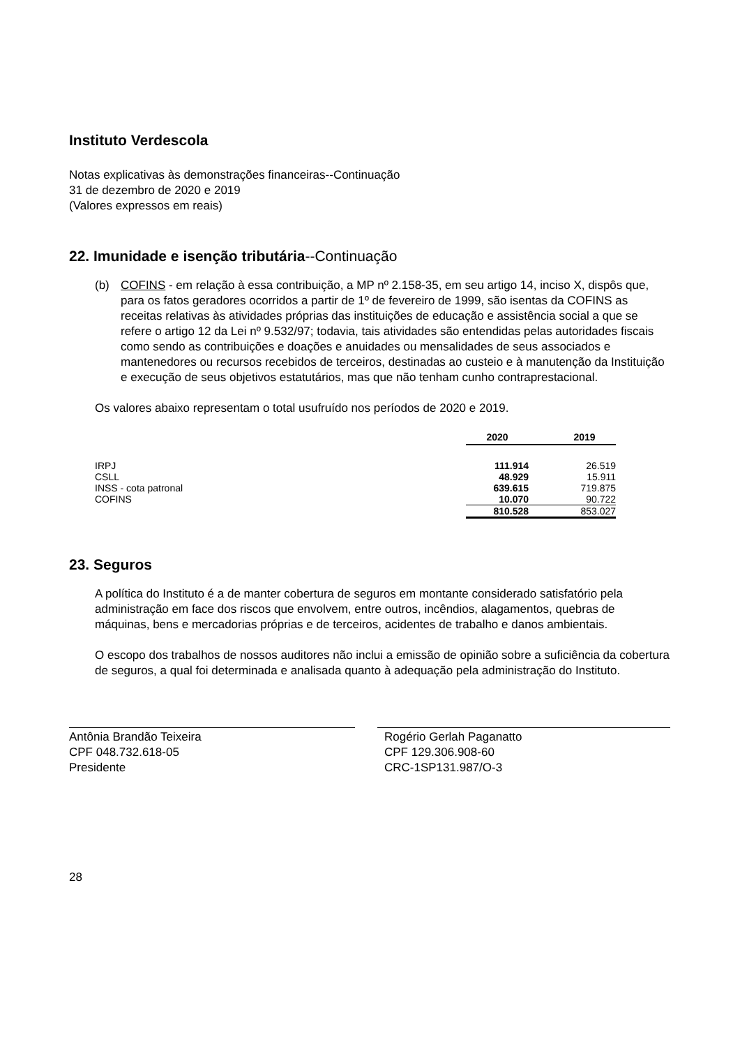Instituto Verdescola
Notas explicativas às demonstrações financeiras--Continuação
31 de dezembro de 2020 e 2019
(Valores expressos em reais)
22. Imunidade e isenção tributária--Continuação
(b) COFINS - em relação à essa contribuição, a MP nº 2.158-35, em seu artigo 14, inciso X, dispôs que, para os fatos geradores ocorridos a partir de 1º de fevereiro de 1999, são isentas da COFINS as receitas relativas às atividades próprias das instituições de educação e assistência social a que se refere o artigo 12 da Lei nº 9.532/97; todavia, tais atividades são entendidas pelas autoridades fiscais como sendo as contribuições e doações e anuidades ou mensalidades de seus associados e mantenedores ou recursos recebidos de terceiros, destinadas ao custeio e à manutenção da Instituição e execução de seus objetivos estatutários, mas que não tenham cunho contraprestacional.
Os valores abaixo representam o total usufruído nos períodos de 2020 e 2019.
| | 2020 | | 2019 |
| IRPJ | 111.914 | | 26.519 |
| CSLL | 48.929 | | 15.911 |
| INSS - cota patronal | 639.615 | | 719.875 |
| COFINS | 10.070 | | 90.722 |
| | 810.528 | | 853.027 |
23. Seguros
A política do Instituto é a de manter cobertura de seguros em montante considerado satisfatório pela administração em face dos riscos que envolvem, entre outros, incêndios, alagamentos, quebras de máquinas, bens e mercadorias próprias e de terceiros, acidentes de trabalho e danos ambientais.
O escopo dos trabalhos de nossos auditores não inclui a emissão de opinião sobre a suficiência da cobertura de seguros, a qual foi determinada e analisada quanto à adequação pela administração do Instituto.
Antônia Brandão Teixeira
CPF 048.732.618-05
Presidente
Rogério Gerlah Paganatto
CPF 129.306.908-60
CRC-1SP131.987/O-3
28